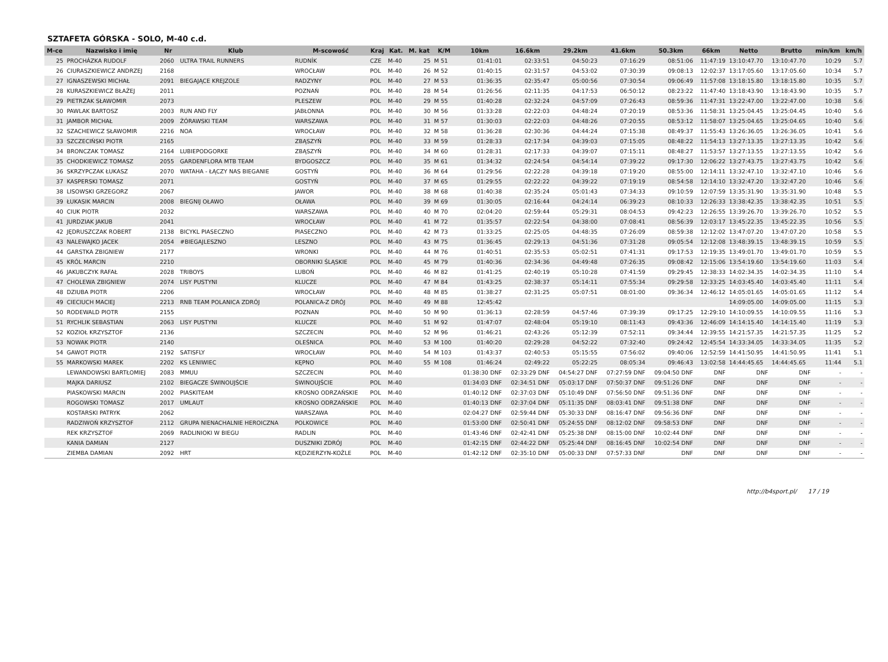SZTAFETA GÓRSKA - SOLO, M-40 c.d.
| M-ce | Nazwisko i imię | Nr | Klub | M-scowość | Kraj | Kat. | M. kat | K/M | 10km | 16.6km | 29.2km | 41.6km | 50.3km | 66km | Netto | Brutto | min/km | km/h |
| --- | --- | --- | --- | --- | --- | --- | --- | --- | --- | --- | --- | --- | --- | --- | --- | --- | --- | --- |
| 25 | PROCHÁZKA RUDOLF | 2060 | ULTRA TRAIL RUNNERS | RUDNÍK | CZE | M-40 | 25 | M 51 | 01:41:01 | 02:33:51 | 04:50:23 | 07:16:29 | 08:51:06 | 11:47:19 | 13:10:47.70 | 13:10:47.70 | 10:29 | 5.7 |
| 26 | CIURASZKIEWICZ ANDRZEJ | 2168 | | WROCŁAW | POL | M-40 | 26 | M 52 | 01:40:15 | 02:31:57 | 04:53:02 | 07:30:39 | 09:08:13 | 12:02:37 | 13:17:05.60 | 13:17:05.60 | 10:34 | 5.7 |
| 27 | IGNASZEWSKI MICHAŁ | 2091 | BIEGAJĄCE KREJZOLE | RADZYNY | POL | M-40 | 27 | M 53 | 01:36:35 | 02:35:47 | 05:00:56 | 07:30:54 | 09:06:49 | 11:57:08 | 13:18:15.80 | 13:18:15.80 | 10:35 | 5.7 |
| 28 | KURASZKIEWICZ BŁAŻEJ | 2011 | | POZNAŃ | POL | M-40 | 28 | M 54 | 01:26:56 | 02:11:35 | 04:17:53 | 06:50:12 | 08:23:22 | 11:47:40 | 13:18:43.90 | 13:18:43.90 | 10:35 | 5.7 |
| 29 | PIETRZAK SŁAWOMIR | 2073 | | PLESZEW | POL | M-40 | 29 | M 55 | 01:40:28 | 02:32:24 | 04:57:09 | 07:26:43 | 08:59:36 | 11:47:31 | 13:22:47.00 | 13:22:47.00 | 10:38 | 5.6 |
| 30 | PAWLAK BARTOSZ | 2003 | RUN AND FLY | JABŁONNA | POL | M-40 | 30 | M 56 | 01:33:28 | 02:22:03 | 04:48:24 | 07:20:19 | 08:53:36 | 11:58:31 | 13:25:04.45 | 13:25:04.45 | 10:40 | 5.6 |
| 31 | JAMBOR MICHAŁ | 2009 | ŻÓRAWSKI TEAM | WARSZAWA | POL | M-40 | 31 | M 57 | 01:30:03 | 02:22:03 | 04:48:26 | 07:20:55 | 08:53:12 | 11:58:07 | 13:25:04.65 | 13:25:04.65 | 10:40 | 5.6 |
| 32 | SZACHEWICZ SŁAWOMIR | 2216 | NOA | WROCŁAW | POL | M-40 | 32 | M 58 | 01:36:28 | 02:30:36 | 04:44:24 | 07:15:38 | 08:49:37 | 11:55:43 | 13:26:36.05 | 13:26:36.05 | 10:41 | 5.6 |
| 33 | SZCZECIŃSKI PIOTR | 2165 | | ZBĄSZYŃ | POL | M-40 | 33 | M 59 | 01:28:33 | 02:17:34 | 04:39:03 | 07:15:05 | 08:48:22 | 11:54:13 | 13:27:13.35 | 13:27:13.35 | 10:42 | 5.6 |
| 34 | BRONCZAK TOMASZ | 2164 | LUBIEPODGORKE | ZBĄSZYŃ | POL | M-40 | 34 | M 60 | 01:28:31 | 02:17:33 | 04:39:07 | 07:15:11 | 08:48:27 | 11:53:57 | 13:27:13.55 | 13:27:13.55 | 10:42 | 5.6 |
| 35 | CHODKIEWICZ TOMASZ | 2055 | GARDENFLORA MTB TEAM | BYDGOSZCZ | POL | M-40 | 35 | M 61 | 01:34:32 | 02:24:54 | 04:54:14 | 07:39:22 | 09:17:30 | 12:06:22 | 13:27:43.75 | 13:27:43.75 | 10:42 | 5.6 |
| 36 | SKRZYPCZAK ŁUKASZ | 2070 | WATAHA - ŁĄCZY NAS BIEGANIE | GOSTYŃ | POL | M-40 | 36 | M 64 | 01:29:56 | 02:22:28 | 04:39:18 | 07:19:20 | 08:55:00 | 12:14:11 | 13:32:47.10 | 13:32:47.10 | 10:46 | 5.6 |
| 37 | KASPERSKI TOMASZ | 2071 | | GOSTYŃ | POL | M-40 | 37 | M 65 | 01:29:55 | 02:22:22 | 04:39:22 | 07:19:19 | 08:54:58 | 12:14:10 | 13:32:47.20 | 13:32:47.20 | 10:46 | 5.6 |
| 38 | LISOWSKI GRZEGORZ | 2067 | | JAWOR | POL | M-40 | 38 | M 68 | 01:40:38 | 02:35:24 | 05:01:43 | 07:34:33 | 09:10:59 | 12:07:59 | 13:35:31.90 | 13:35:31.90 | 10:48 | 5.5 |
| 39 | ŁUKASIK MARCIN | 2008 | BIEGNIJ OŁAWO | OŁAWA | POL | M-40 | 39 | M 69 | 01:30:05 | 02:16:44 | 04:24:14 | 06:39:23 | 08:10:33 | 12:26:33 | 13:38:42.35 | 13:38:42.35 | 10:51 | 5.5 |
| 40 | CIUK PIOTR | 2032 | | WARSZAWA | POL | M-40 | 40 | M 70 | 02:04:20 | 02:59:44 | 05:29:31 | 08:04:53 | 09:42:23 | 12:26:55 | 13:39:26.70 | 13:39:26.70 | 10:52 | 5.5 |
| 41 | JURDZIAK JAKUB | 2041 | | WROCŁAW | POL | M-40 | 41 | M 72 | 01:35:57 | 02:22:54 | 04:38:00 | 07:08:41 | 08:56:39 | 12:03:17 | 13:45:22.35 | 13:45:22.35 | 10:56 | 5.5 |
| 42 | JĘDRUSZCZAK ROBERT | 2138 | BICYKL PIASECZNO | PIASECZNO | POL | M-40 | 42 | M 73 | 01:33:25 | 02:25:05 | 04:48:35 | 07:26:09 | 08:59:38 | 12:12:02 | 13:47:07.20 | 13:47:07.20 | 10:58 | 5.5 |
| 43 | NALEWAJKO JACEK | 2054 | #BIEGAJLESZNO | LESZNO | POL | M-40 | 43 | M 75 | 01:36:45 | 02:29:13 | 04:51:36 | 07:31:28 | 09:05:54 | 12:12:08 | 13:48:39.15 | 13:48:39.15 | 10:59 | 5.5 |
| 44 | GARSTKA ZBIGNIEW | 2177 | | WRONKI | POL | M-40 | 44 | M 76 | 01:40:51 | 02:35:53 | 05:02:51 | 07:41:31 | 09:17:53 | 12:19:35 | 13:49:01.70 | 13:49:01.70 | 10:59 | 5.5 |
| 45 | KRÓL MARCIN | 2210 | | OBORNIKI ŚLĄSKIE | POL | M-40 | 45 | M 79 | 01:40:36 | 02:34:36 | 04:49:48 | 07:26:35 | 09:08:42 | 12:15:06 | 13:54:19.60 | 13:54:19.60 | 11:03 | 5.4 |
| 46 | JAKUBCZYK RAFAŁ | 2028 | TRIBOYS | LUBOŃ | POL | M-40 | 46 | M 82 | 01:41:25 | 02:40:19 | 05:10:28 | 07:41:59 | 09:29:45 | 12:38:33 | 14:02:34.35 | 14:02:34.35 | 11:10 | 5.4 |
| 47 | CHOLEWA ZBIGNIEW | 2074 | LISY PUSTYNI | KLUCZE | POL | M-40 | 47 | M 84 | 01:43:25 | 02:38:37 | 05:14:11 | 07:55:34 | 09:29:58 | 12:33:25 | 14:03:45.40 | 14:03:45.40 | 11:11 | 5.4 |
| 48 | DZIUBA PIOTR | 2206 | | WROCŁAW | POL | M-40 | 48 | M 85 | 01:38:27 | 02:31:25 | 05:07:51 | 08:01:00 | 09:36:34 | 12:46:12 | 14:05:01.65 | 14:05:01.65 | 11:12 | 5.4 |
| 49 | CIECIUCH MACIEJ | 2213 | RNB TEAM POLANICA ZDRÓJ | POLANICA-Z DRÓJ | POL | M-40 | 49 | M 88 | 12:45:42 | | | | | | 14:09:05.00 | 14:09:05.00 | 11:15 | 5.3 |
| 50 | RODEWALD PIOTR | 2155 | | POZNAN | POL | M-40 | 50 | M 90 | 01:36:13 | 02:28:59 | 04:57:46 | 07:39:39 | 09:17:25 | 12:29:10 | 14:10:09.55 | 14:10:09.55 | 11:16 | 5.3 |
| 51 | RYCHLIK SEBASTIAN | 2063 | LISY PUSTYNI | KLUCZE | POL | M-40 | 51 | M 92 | 01:47:07 | 02:48:04 | 05:19:10 | 08:11:43 | 09:43:36 | 12:46:09 | 14:14:15.40 | 14:14:15.40 | 11:19 | 5.3 |
| 52 | KOZIOŁ KRZYSZTOF | 2136 | | SZCZECIN | POL | M-40 | 52 | M 96 | 01:46:21 | 02:43:26 | 05:12:39 | 07:52:11 | 09:34:44 | 12:39:55 | 14:21:57.35 | 14:21:57.35 | 11:25 | 5.2 |
| 53 | NOWAK PIOTR | 2140 | | OLEŚNICA | POL | M-40 | 53 | M 100 | 01:40:20 | 02:29:28 | 04:52:22 | 07:32:40 | 09:24:42 | 12:45:54 | 14:33:34.05 | 14:33:34.05 | 11:35 | 5.2 |
| 54 | GAWOT PIOTR | 2192 | SATISFLY | WROCŁAW | POL | M-40 | 54 | M 103 | 01:43:37 | 02:40:53 | 05:15:55 | 07:56:02 | 09:40:06 | 12:52:59 | 14:41:50.95 | 14:41:50.95 | 11:41 | 5.1 |
| 55 | MARKOWSKI MAREK | 2202 | KS LENIWIEC | KĘPNO | POL | M-40 | 55 | M 108 | 01:46:24 | 02:49:22 | 05:22:25 | 08:05:34 | 09:46:43 | 13:02:58 | 14:44:45.65 | 14:44:45.65 | 11:44 | 5.1 |
| | LEWANDOWSKI BARTŁOMIEJ | 2083 | MMUU | SZCZECIN | POL | M-40 | | | 01:38:30 DNF | 02:33:29 DNF | 04:54:27 DNF | 07:27:59 DNF | 09:04:50 DNF | DNF | DNF | DNF | - | - |
| | MAJKA DARIUSZ | 2102 | BIEGACZE ŚWINOUJŚCIE | ŚWINOUJŚCIE | POL | M-40 | | | 01:34:03 DNF | 02:34:51 DNF | 05:03:17 DNF | 07:50:37 DNF | 09:51:26 DNF | DNF | DNF | DNF | - | - |
| | PIASKOWSKI MARCIN | 2002 | PIASKITEAM | KROSNO ODRZAŃSKIE | POL | M-40 | | | 01:40:12 DNF | 02:37:03 DNF | 05:10:49 DNF | 07:56:50 DNF | 09:51:36 DNF | DNF | DNF | DNF | - | - |
| | ROGOWSKI TOMASZ | 2017 | UMLAUT | KROSNO ODRZAŃSKIE | POL | M-40 | | | 01:40:13 DNF | 02:37:04 DNF | 05:11:35 DNF | 08:03:41 DNF | 09:51:38 DNF | DNF | DNF | DNF | - | - |
| | KOSTARSKI PATRYK | 2062 | | WARSZAWA | POL | M-40 | | | 02:04:27 DNF | 02:59:44 DNF | 05:30:33 DNF | 08:16:47 DNF | 09:56:36 DNF | DNF | DNF | DNF | - | - |
| | RADZIWOŃ KRZYSZTOF | 2112 | GRUPA NIENACHALNIE HEROICZNA | POLKOWICE | POL | M-40 | | | 01:53:00 DNF | 02:50:41 DNF | 05:24:55 DNF | 08:12:02 DNF | 09:58:53 DNF | DNF | DNF | DNF | - | - |
| | REK KRZYSZTOF | 2069 | RADLINIOKI W BIEGU | RADLIN | POL | M-40 | | | 01:43:46 DNF | 02:42:41 DNF | 05:25:38 DNF | 08:15:00 DNF | 10:02:44 DNF | DNF | DNF | DNF | - | - |
| | KANIA DAMIAN | 2127 | | DUSZNIKI ZDRÓJ | POL | M-40 | | | 01:42:15 DNF | 02:44:22 DNF | 05:25:44 DNF | 08:16:45 DNF | 10:02:54 DNF | DNF | DNF | DNF | - | - |
| | ZIEMBA DAMIAN | 2092 | HRT | KĘDZIERZYN-KOŹLE | POL | M-40 | | | 01:42:12 DNF | 02:35:10 DNF | 05:00:33 DNF | 07:57:33 DNF | DNF | DNF | DNF | DNF | - | - |
http://b4sport.pl/ 17 / 19